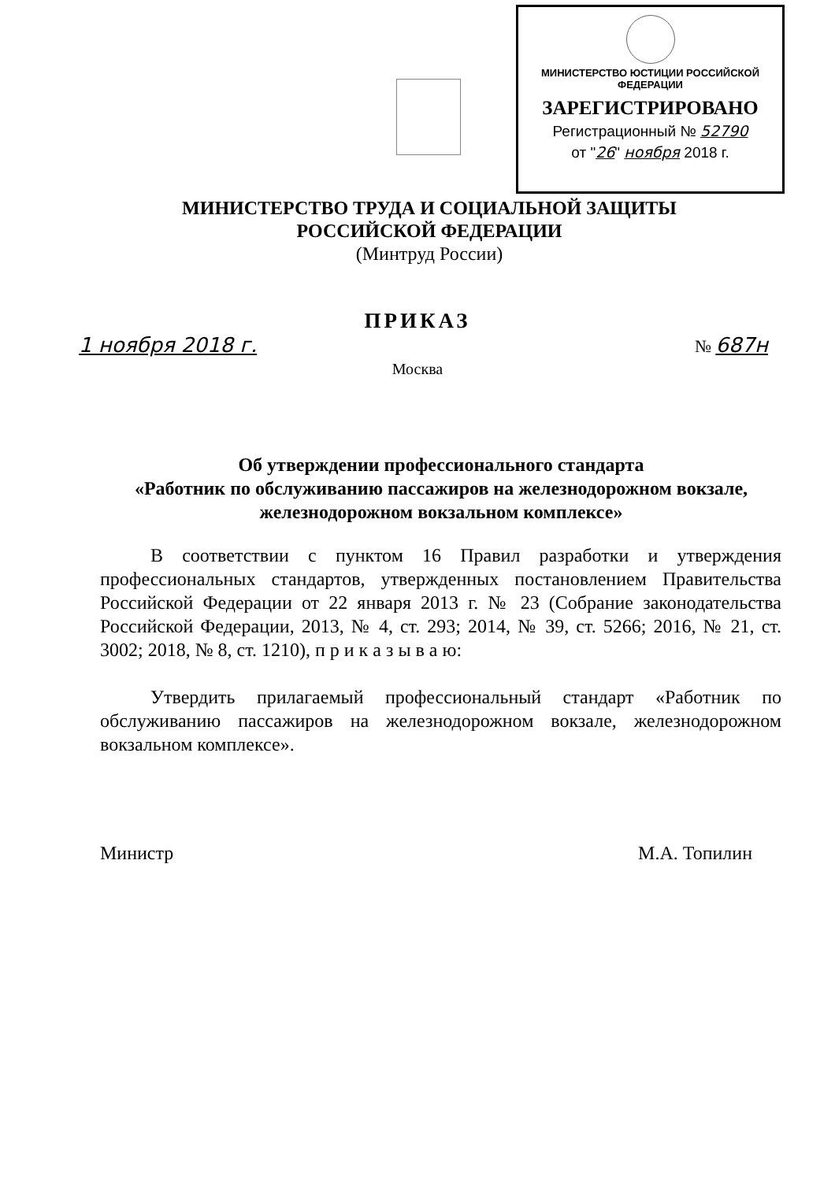МИНИСТЕРСТВО ЮСТИЦИИ РОССИЙСКОЙ ФЕДЕРАЦИИ
ЗАРЕГИСТРИРОВАНО
Регистрационный № 52790
от "26" ноября 2018 г.
МИНИСТЕРСТВО ТРУДА И СОЦИАЛЬНОЙ ЗАЩИТЫ
РОССИЙСКОЙ ФЕДЕРАЦИИ
(Минтруд России)
ПРИКАЗ
1 ноября 2018 г. № 687н
Москва
Об утверждении профессионального стандарта
«Работник по обслуживанию пассажиров на железнодорожном вокзале, железнодорожном вокзальном комплексе»
В соответствии с пунктом 16 Правил разработки и утверждения профессиональных стандартов, утвержденных постановлением Правительства Российской Федерации от 22 января 2013 г. № 23 (Собрание законодательства Российской Федерации, 2013, № 4, ст. 293; 2014, № 39, ст. 5266; 2016, № 21, ст. 3002; 2018, № 8, ст. 1210), п р и к а з ы в а ю:
Утвердить прилагаемый профессиональный стандарт «Работник по обслуживанию пассажиров на железнодорожном вокзале, железнодорожном вокзальном комплексе».
Министр М.А. Топилин